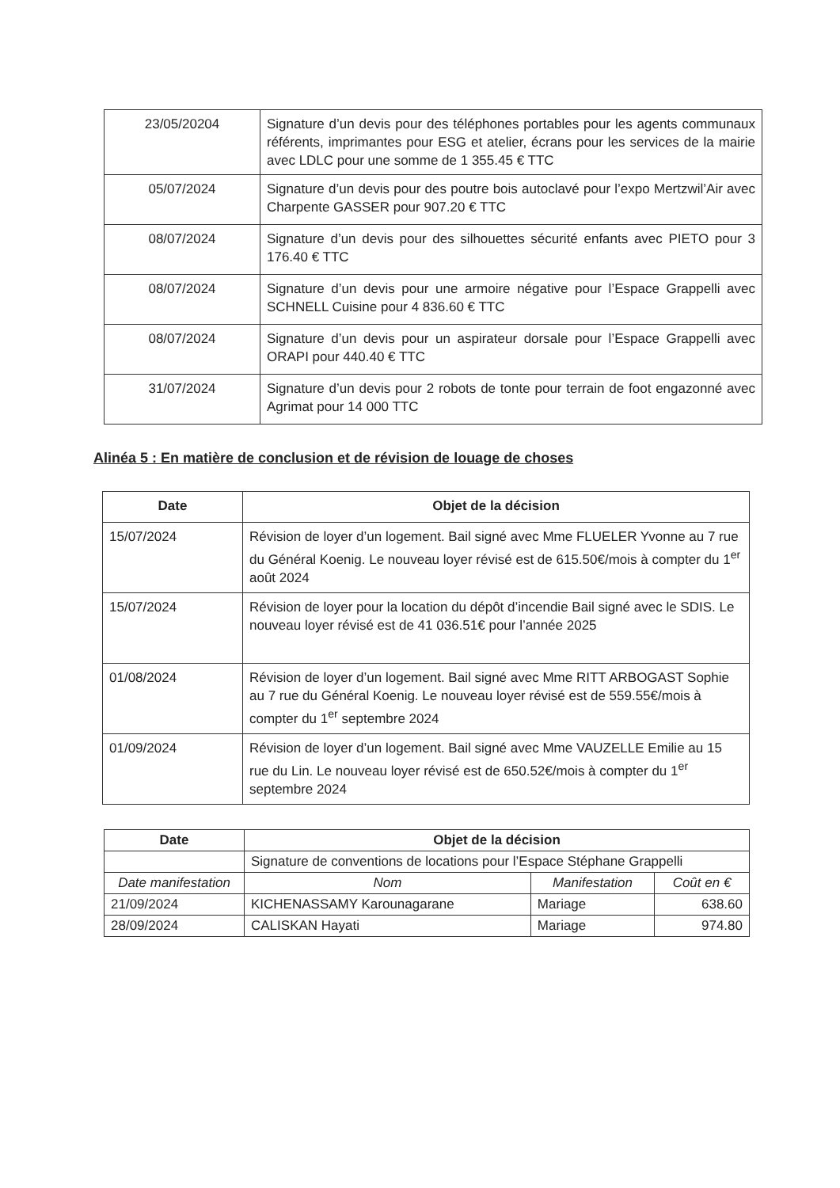| 23/05/20204 | Signature d’un devis pour des téléphones portables pour les agents communaux référents, imprimantes pour ESG et atelier, écrans pour les services de la mairie avec LDLC pour une somme de 1 355.45 € TTC |
| 05/07/2024 | Signature d’un devis pour des poutre bois autoclavé pour l’expo Mertzwil’Air avec Charpente GASSER pour 907.20 € TTC |
| 08/07/2024 | Signature d’un devis pour des silhouettes sécurité enfants avec PIETO pour 3 176.40 € TTC |
| 08/07/2024 | Signature d’un devis pour une armoire négative pour l’Espace Grappelli avec SCHNELL Cuisine pour 4 836.60 € TTC |
| 08/07/2024 | Signature d’un devis pour un aspirateur dorsale pour l’Espace Grappelli avec ORAPI pour 440.40 € TTC |
| 31/07/2024 | Signature d’un devis pour 2 robots de tonte pour terrain de foot engazonné avec Agrimat pour 14 000 TTC |
Alinéa 5 : En matière de conclusion et de révision de louage de choses
| Date | Objet de la décision |
| --- | --- |
| 15/07/2024 | Révision de loyer d’un logement. Bail signé avec Mme FLUELER Yvonne au 7 rue du Général Koenig. Le nouveau loyer révisé est de 615.50€/mois à compter du 1<sup>er</sup> août 2024 |
| 15/07/2024 | Révision de loyer pour la location du dépôt d’incendie Bail signé avec le SDIS. Le nouveau loyer révisé est de 41 036.51€ pour l’année 2025 |
| 01/08/2024 | Révision de loyer d’un logement. Bail signé avec Mme RITT ARBOGAST Sophie au 7 rue du Général Koenig. Le nouveau loyer révisé est de 559.55€/mois à compter du 1<sup>er</sup> septembre 2024 |
| 01/09/2024 | Révision de loyer d’un logement. Bail signé avec Mme VAUZELLE Emilie au 15 rue du Lin. Le nouveau loyer révisé est de 650.52€/mois à compter du 1<sup>er</sup> septembre 2024 |
| Date | Objet de la décision | | |
| --- | --- | --- | --- |
| | Signature de conventions de locations pour l’Espace Stéphane Grappelli | | |
| Date manifestation | Nom | Manifestation | Coût en € |
| 21/09/2024 | KICHENASSAMY Karounagarane | Mariage | 638.60 |
| 28/09/2024 | CALISKAN Hayati | Mariage | 974.80 |